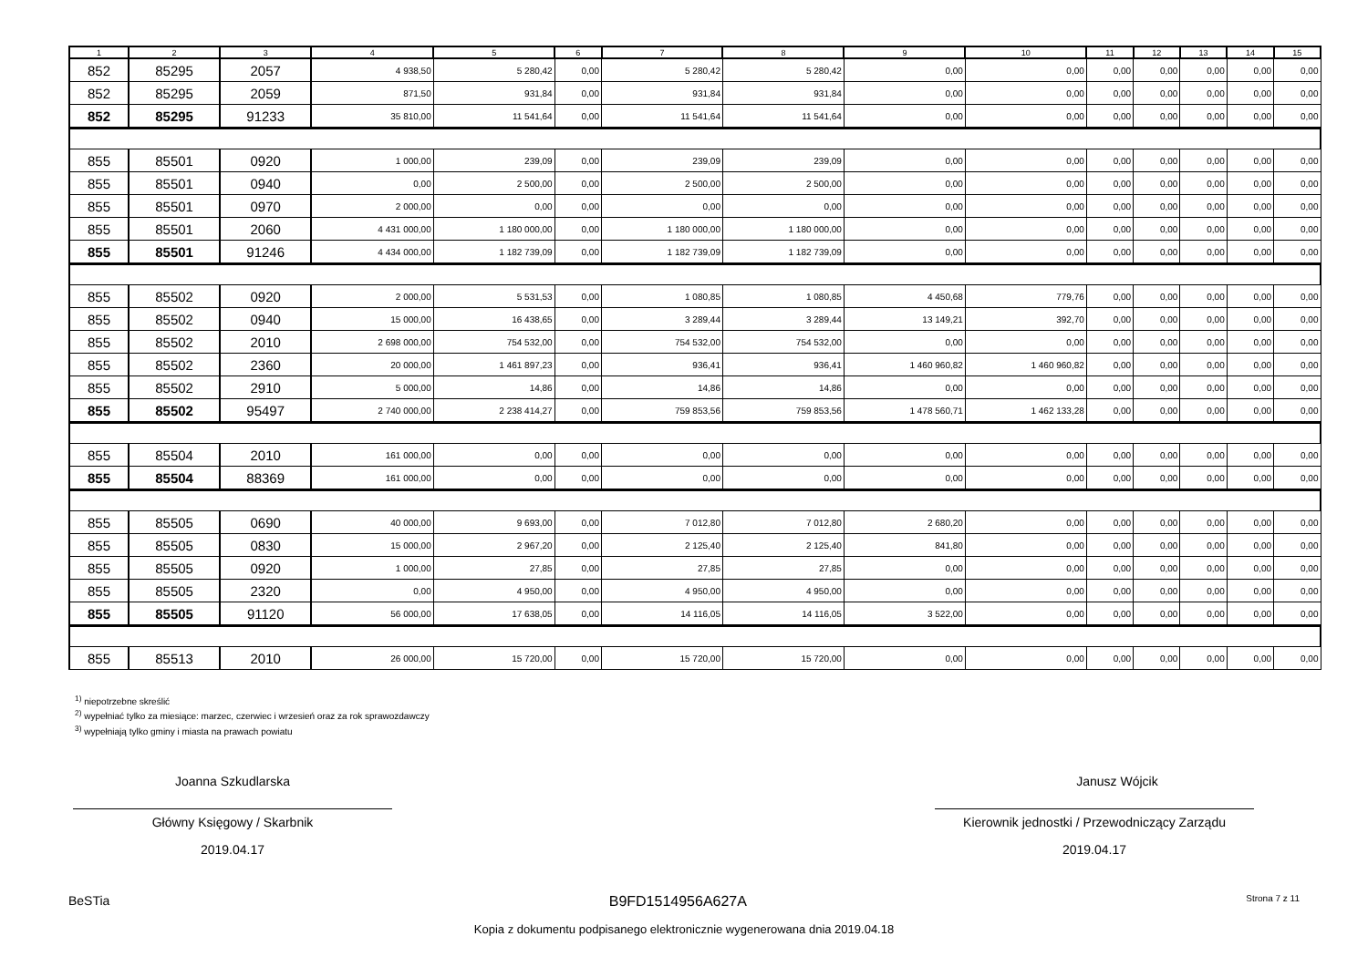| 1 | 2 | 3 | 4 | 5 | 6 | 7 | 8 | 9 | 10 | 11 | 12 | 13 | 14 | 15 |
| --- | --- | --- | --- | --- | --- | --- | --- | --- | --- | --- | --- | --- | --- | --- |
| 852 | 85295 | 2057 | 4 938,50 | 5 280,42 | 0,00 | 5 280,42 | 5 280,42 | 0,00 | 0,00 | 0,00 | 0,00 | 0,00 | 0,00 | 0,00 |
| 852 | 85295 | 2059 | 871,50 | 931,84 | 0,00 | 931,84 | 931,84 | 0,00 | 0,00 | 0,00 | 0,00 | 0,00 | 0,00 | 0,00 |
| 852 | 85295 | 91233 | 35 810,00 | 11 541,64 | 0,00 | 11 541,64 | 11 541,64 | 0,00 | 0,00 | 0,00 | 0,00 | 0,00 | 0,00 | 0,00 |
| 855 | 85501 | 0920 | 1 000,00 | 239,09 | 0,00 | 239,09 | 239,09 | 0,00 | 0,00 | 0,00 | 0,00 | 0,00 | 0,00 | 0,00 |
| 855 | 85501 | 0940 | 0,00 | 2 500,00 | 0,00 | 2 500,00 | 2 500,00 | 0,00 | 0,00 | 0,00 | 0,00 | 0,00 | 0,00 | 0,00 |
| 855 | 85501 | 0970 | 2 000,00 | 0,00 | 0,00 | 0,00 | 0,00 | 0,00 | 0,00 | 0,00 | 0,00 | 0,00 | 0,00 | 0,00 |
| 855 | 85501 | 2060 | 4 431 000,00 | 1 180 000,00 | 0,00 | 1 180 000,00 | 1 180 000,00 | 0,00 | 0,00 | 0,00 | 0,00 | 0,00 | 0,00 | 0,00 |
| 855 | 85501 | 91246 | 4 434 000,00 | 1 182 739,09 | 0,00 | 1 182 739,09 | 1 182 739,09 | 0,00 | 0,00 | 0,00 | 0,00 | 0,00 | 0,00 | 0,00 |
| 855 | 85502 | 0920 | 2 000,00 | 5 531,53 | 0,00 | 1 080,85 | 1 080,85 | 4 450,68 | 779,76 | 0,00 | 0,00 | 0,00 | 0,00 | 0,00 |
| 855 | 85502 | 0940 | 15 000,00 | 16 438,65 | 0,00 | 3 289,44 | 3 289,44 | 13 149,21 | 392,70 | 0,00 | 0,00 | 0,00 | 0,00 | 0,00 |
| 855 | 85502 | 2010 | 2 698 000,00 | 754 532,00 | 0,00 | 754 532,00 | 754 532,00 | 0,00 | 0,00 | 0,00 | 0,00 | 0,00 | 0,00 | 0,00 |
| 855 | 85502 | 2360 | 20 000,00 | 1 461 897,23 | 0,00 | 936,41 | 936,41 | 1 460 960,82 | 1 460 960,82 | 0,00 | 0,00 | 0,00 | 0,00 | 0,00 |
| 855 | 85502 | 2910 | 5 000,00 | 14,86 | 0,00 | 14,86 | 14,86 | 0,00 | 0,00 | 0,00 | 0,00 | 0,00 | 0,00 | 0,00 |
| 855 | 85502 | 95497 | 2 740 000,00 | 2 238 414,27 | 0,00 | 759 853,56 | 759 853,56 | 1 478 560,71 | 1 462 133,28 | 0,00 | 0,00 | 0,00 | 0,00 | 0,00 |
| 855 | 85504 | 2010 | 161 000,00 | 0,00 | 0,00 | 0,00 | 0,00 | 0,00 | 0,00 | 0,00 | 0,00 | 0,00 | 0,00 | 0,00 |
| 855 | 85504 | 88369 | 161 000,00 | 0,00 | 0,00 | 0,00 | 0,00 | 0,00 | 0,00 | 0,00 | 0,00 | 0,00 | 0,00 | 0,00 |
| 855 | 85505 | 0690 | 40 000,00 | 9 693,00 | 0,00 | 7 012,80 | 7 012,80 | 2 680,20 | 0,00 | 0,00 | 0,00 | 0,00 | 0,00 | 0,00 |
| 855 | 85505 | 0830 | 15 000,00 | 2 967,20 | 0,00 | 2 125,40 | 2 125,40 | 841,80 | 0,00 | 0,00 | 0,00 | 0,00 | 0,00 | 0,00 |
| 855 | 85505 | 0920 | 1 000,00 | 27,85 | 0,00 | 27,85 | 27,85 | 0,00 | 0,00 | 0,00 | 0,00 | 0,00 | 0,00 | 0,00 |
| 855 | 85505 | 2320 | 0,00 | 4 950,00 | 0,00 | 4 950,00 | 4 950,00 | 0,00 | 0,00 | 0,00 | 0,00 | 0,00 | 0,00 | 0,00 |
| 855 | 85505 | 91120 | 56 000,00 | 17 638,05 | 0,00 | 14 116,05 | 14 116,05 | 3 522,00 | 0,00 | 0,00 | 0,00 | 0,00 | 0,00 | 0,00 |
| 855 | 85513 | 2010 | 26 000,00 | 15 720,00 | 0,00 | 15 720,00 | 15 720,00 | 0,00 | 0,00 | 0,00 | 0,00 | 0,00 | 0,00 | 0,00 |
<sup>1)</sup> niepotrzebne skreślić
<sup>2)</sup> wypełniać tylko za miesiące: marzec, czerwiec i wrzesień oraz za rok sprawozdawczy
<sup>3)</sup> wypełniają tylko gminy i miasta na prawach powiatu
Joanna Szkudlarska
Główny Księgowy / Skarbnik
2019.04.17
Janusz Wójcik
Kierownik jednostki / Przewodniczący Zarządu
2019.04.17
BeSTia B9FD1514956A627A Strona 7 z 11
Kopia z dokumentu podpisanego elektronicznie wygenerowana dnia 2019.04.18